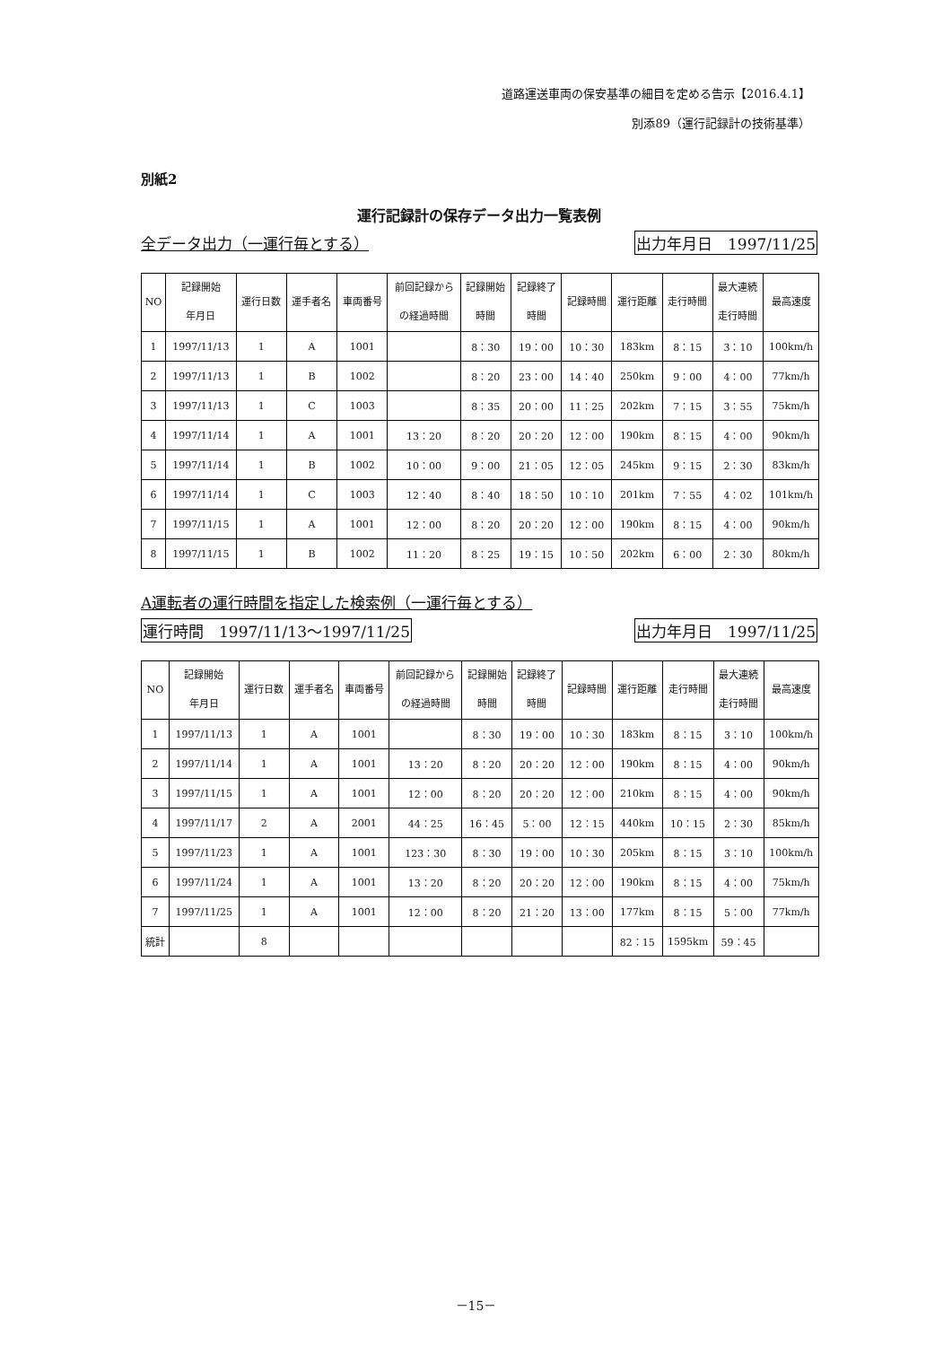道路運送車両の保安基準の細目を定める告示【2016.4.1】
別添89（運行記録計の技術基準）
別紙2
運行記録計の保存データ出力一覧表例
全データ出力（一運行毎とする） 出力年月日　1997/11/25
| NO | 記録開始 年月日 | 運行日数 | 運手者名 | 車両番号 | 前回記録から の経過時間 | 記録開始 時間 | 記録終了 時間 | 記録時間 | 運行距離 | 走行時間 | 最大連続 走行時間 | 最高速度 |
| --- | --- | --- | --- | --- | --- | --- | --- | --- | --- | --- | --- | --- |
| 1 | 1997/11/13 | 1 | A | 1001 | | 8：30 | 19：00 | 10：30 | 183km | 8：15 | 3：10 | 100km/h |
| 2 | 1997/11/13 | 1 | B | 1002 | | 8：20 | 23：00 | 14：40 | 250km | 9：00 | 4：00 | 77km/h |
| 3 | 1997/11/13 | 1 | C | 1003 | | 8：35 | 20：00 | 11：25 | 202km | 7：15 | 3：55 | 75km/h |
| 4 | 1997/11/14 | 1 | A | 1001 | 13：20 | 8：20 | 20：20 | 12：00 | 190km | 8：15 | 4：00 | 90km/h |
| 5 | 1997/11/14 | 1 | B | 1002 | 10：00 | 9：00 | 21：05 | 12：05 | 245km | 9：15 | 2：30 | 83km/h |
| 6 | 1997/11/14 | 1 | C | 1003 | 12：40 | 8：40 | 18：50 | 10：10 | 201km | 7：55 | 4：02 | 101km/h |
| 7 | 1997/11/15 | 1 | A | 1001 | 12：00 | 8：20 | 20：20 | 12：00 | 190km | 8：15 | 4：00 | 90km/h |
| 8 | 1997/11/15 | 1 | B | 1002 | 11：20 | 8：25 | 19：15 | 10：50 | 202km | 6：00 | 2：30 | 80km/h |
A運転者の運行時間を指定した検索例（一運行毎とする）
運行時間　1997/11/13～1997/11/25 出力年月日　1997/11/25
| NO | 記録開始 年月日 | 運行日数 | 運手者名 | 車両番号 | 前回記録から の経過時間 | 記録開始 時間 | 記録終了 時間 | 記録時間 | 運行距離 | 走行時間 | 最大連続 走行時間 | 最高速度 |
| --- | --- | --- | --- | --- | --- | --- | --- | --- | --- | --- | --- | --- |
| 1 | 1997/11/13 | 1 | A | 1001 | | 8：30 | 19：00 | 10：30 | 183km | 8：15 | 3：10 | 100km/h |
| 2 | 1997/11/14 | 1 | A | 1001 | 13：20 | 8：20 | 20：20 | 12：00 | 190km | 8：15 | 4：00 | 90km/h |
| 3 | 1997/11/15 | 1 | A | 1001 | 12：00 | 8：20 | 20：20 | 12：00 | 210km | 8：15 | 4：00 | 90km/h |
| 4 | 1997/11/17 | 2 | A | 2001 | 44：25 | 16：45 | 5：00 | 12：15 | 440km | 10：15 | 2：30 | 85km/h |
| 5 | 1997/11/23 | 1 | A | 1001 | 123：30 | 8：30 | 19：00 | 10：30 | 205km | 8：15 | 3：10 | 100km/h |
| 6 | 1997/11/24 | 1 | A | 1001 | 13：20 | 8：20 | 20：20 | 12：00 | 190km | 8：15 | 4：00 | 75km/h |
| 7 | 1997/11/25 | 1 | A | 1001 | 12：00 | 8：20 | 21：20 | 13：00 | 177km | 8：15 | 5：00 | 77km/h |
| 統計 | | 8 | | | | | | | 82：15 | 1595km | 59：45 | |
－15－